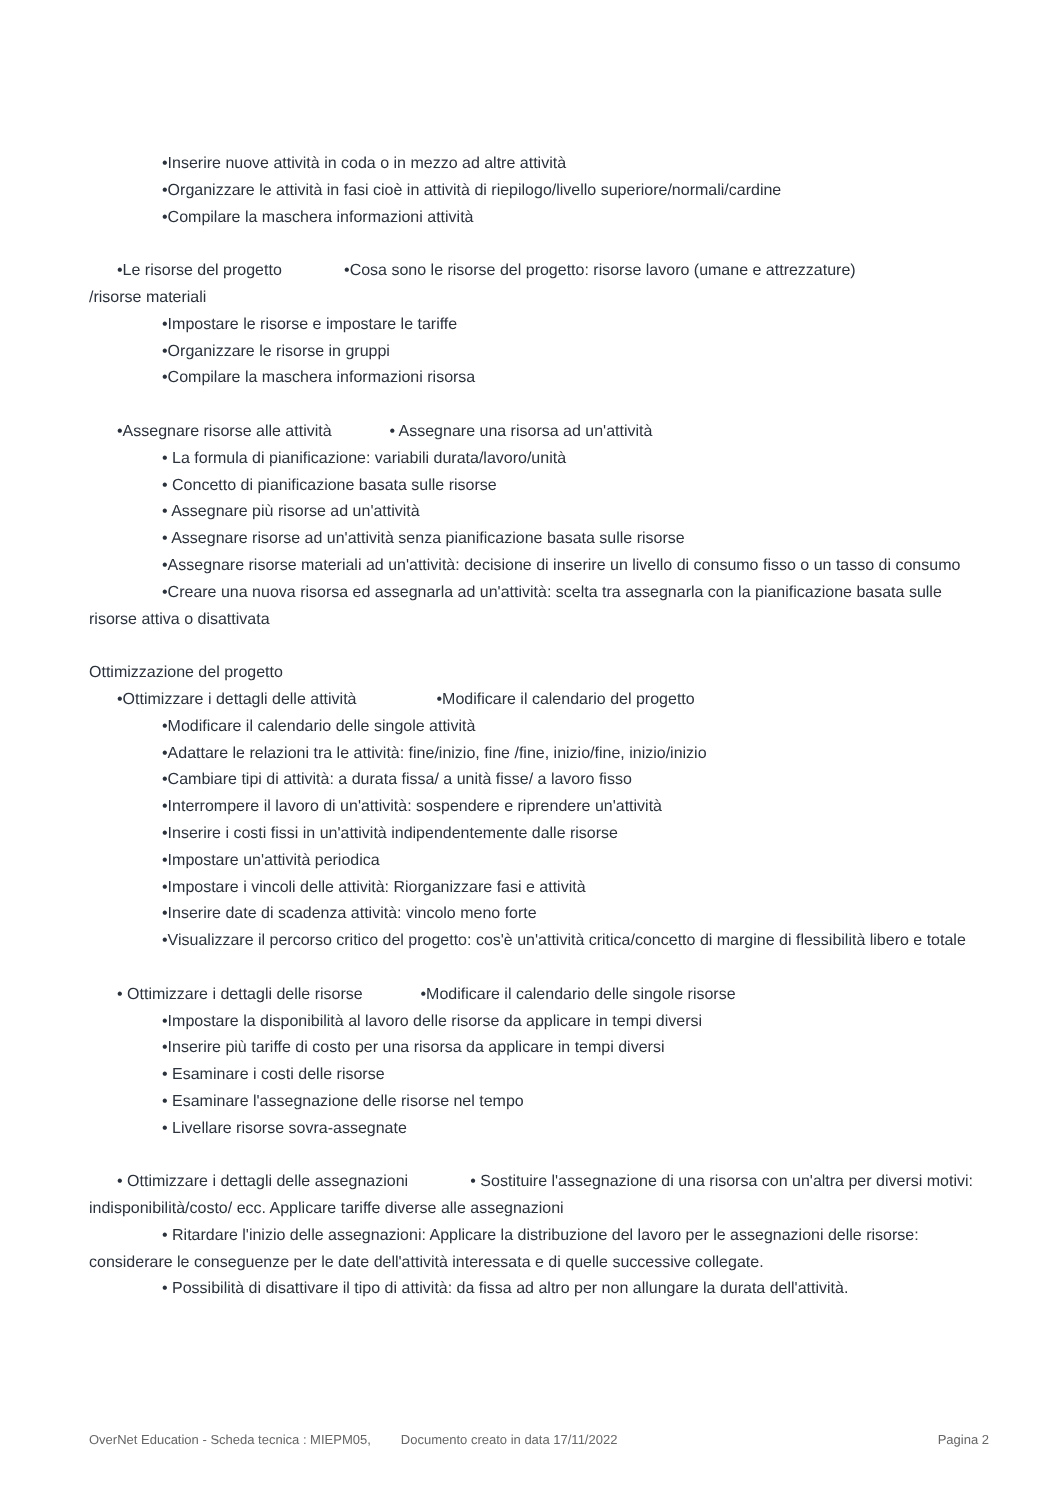•Inserire nuove attività in coda o in mezzo ad altre attività
•Organizzare le attività in fasi cioè in attività di riepilogo/livello superiore/normali/cardine
•Compilare la maschera informazioni attività
•Le risorse del progetto •Cosa sono le risorse del progetto: risorse lavoro (umane e attrezzature)
/risorse materiali
•Impostare le risorse e impostare le tariffe
•Organizzare le risorse in gruppi
•Compilare la maschera informazioni risorsa
•Assegnare risorse alle attività • Assegnare una risorsa ad un'attività
• La formula di pianificazione: variabili durata/lavoro/unità
• Concetto di pianificazione basata sulle risorse
• Assegnare più risorse ad un'attività
• Assegnare risorse ad un'attività senza pianificazione basata sulle risorse
•Assegnare risorse materiali ad un'attività: decisione di inserire un livello di consumo fisso o un tasso di consumo
•Creare una nuova risorsa ed assegnarla ad un'attività: scelta tra assegnarla con la pianificazione basata sulle risorse attiva o disattivata
Ottimizzazione del progetto
•Ottimizzare i dettagli delle attività •Modificare il calendario del progetto
•Modificare il calendario delle singole attività
•Adattare le relazioni tra le attività: fine/inizio, fine /fine, inizio/fine, inizio/inizio
•Cambiare tipi di attività: a durata fissa/ a unità fisse/ a lavoro fisso
•Interrompere il lavoro di un'attività: sospendere e riprendere un'attività
•Inserire i costi fissi in un'attività indipendentemente dalle risorse
•Impostare un'attività periodica
•Impostare i vincoli delle attività: Riorganizzare fasi e attività
•Inserire date di scadenza attività: vincolo meno forte
•Visualizzare il percorso critico del progetto: cos'è un'attività critica/concetto di margine di flessibilità libero e totale
• Ottimizzare i dettagli delle risorse •Modificare il calendario delle singole risorse
•Impostare la disponibilità al lavoro delle risorse da applicare in tempi diversi
•Inserire più tariffe di costo per una risorsa da applicare in tempi diversi
• Esaminare i costi delle risorse
• Esaminare l'assegnazione delle risorse nel tempo
• Livellare risorse sovra-assegnate
• Ottimizzare i dettagli delle assegnazioni • Sostituire l'assegnazione di una risorsa con un'altra per diversi motivi: indisponibilità/costo/ ecc. Applicare tariffe diverse alle assegnazioni
• Ritardare l'inizio delle assegnazioni: Applicare la distribuzione del lavoro per le assegnazioni delle risorse: considerare le conseguenze per le date dell'attività interessata e di quelle successive collegate.
• Possibilità di disattivare il tipo di attività: da fissa ad altro per non allungare la durata dell'attività.
OverNet Education - Scheda tecnica : MIEPM05, Documento creato in data 17/11/2022 Pagina 2